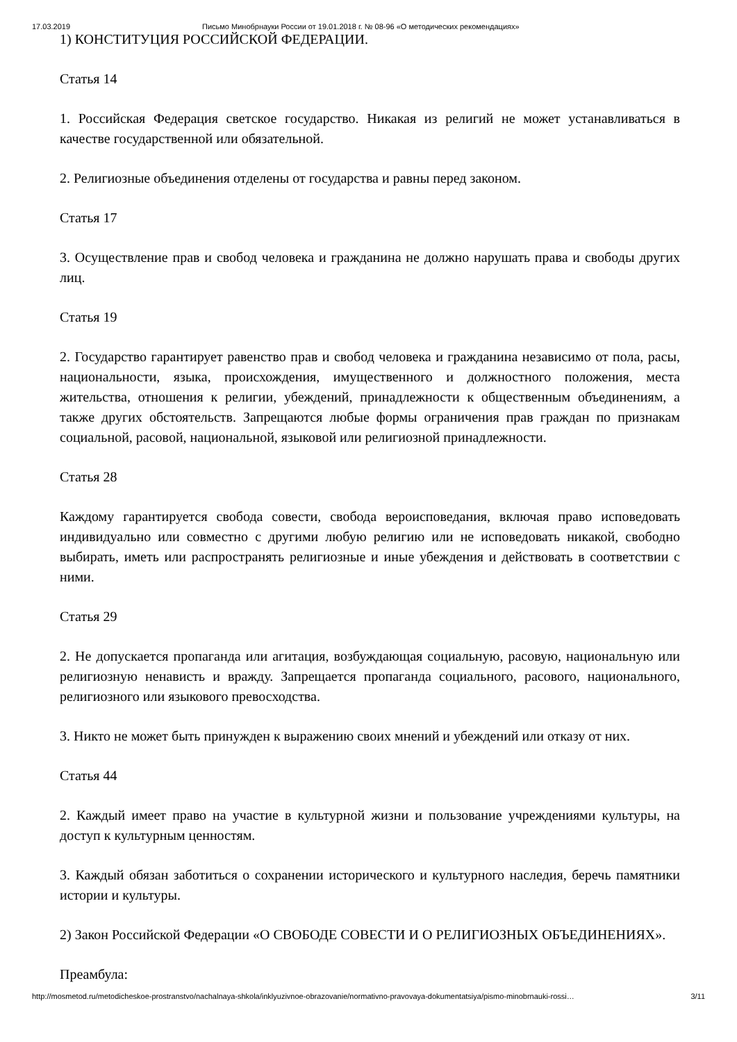17.03.2019 Письмо Минобрнауки России от 19.01.2018 г. № 08-96 «О методических рекомендациях»
1) КОНСТИТУЦИЯ РОССИЙСКОЙ ФЕДЕРАЦИИ.
Статья 14
1. Российская Федерация светское государство. Никакая из религий не может устанавливаться в качестве государственной или обязательной.
2. Религиозные объединения отделены от государства и равны перед законом.
Статья 17
3. Осуществление прав и свобод человека и гражданина не должно нарушать права и свободы других лиц.
Статья 19
2. Государство гарантирует равенство прав и свобод человека и гражданина независимо от пола, расы, национальности, языка, происхождения, имущественного и должностного положения, места жительства, отношения к религии, убеждений, принадлежности к общественным объединениям, а также других обстоятельств. Запрещаются любые формы ограничения прав граждан по признакам социальной, расовой, национальной, языковой или религиозной принадлежности.
Статья 28
Каждому гарантируется свобода совести, свобода вероисповедания, включая право исповедовать индивидуально или совместно с другими любую религию или не исповедовать никакой, свободно выбирать, иметь или распространять религиозные и иные убеждения и действовать в соответствии с ними.
Статья 29
2. Не допускается пропаганда или агитация, возбуждающая социальную, расовую, национальную или религиозную ненависть и вражду. Запрещается пропаганда социального, расового, национального, религиозного или языкового превосходства.
3. Никто не может быть принужден к выражению своих мнений и убеждений или отказу от них.
Статья 44
2. Каждый имеет право на участие в культурной жизни и пользование учреждениями культуры, на доступ к культурным ценностям.
3. Каждый обязан заботиться о сохранении исторического и культурного наследия, беречь памятники истории и культуры.
2) Закон Российской Федерации «О СВОБОДЕ СОВЕСТИ И О РЕЛИГИОЗНЫХ ОБЪЕДИНЕНИЯХ».
Преамбула:
http://mosmetod.ru/metodicheskoe-prostranstvo/nachalnaya-shkola/inklyuzivnoe-obrazovanie/normativno-pravovaya-dokumentatsiya/pismo-minobrnauki-rossi… 3/11